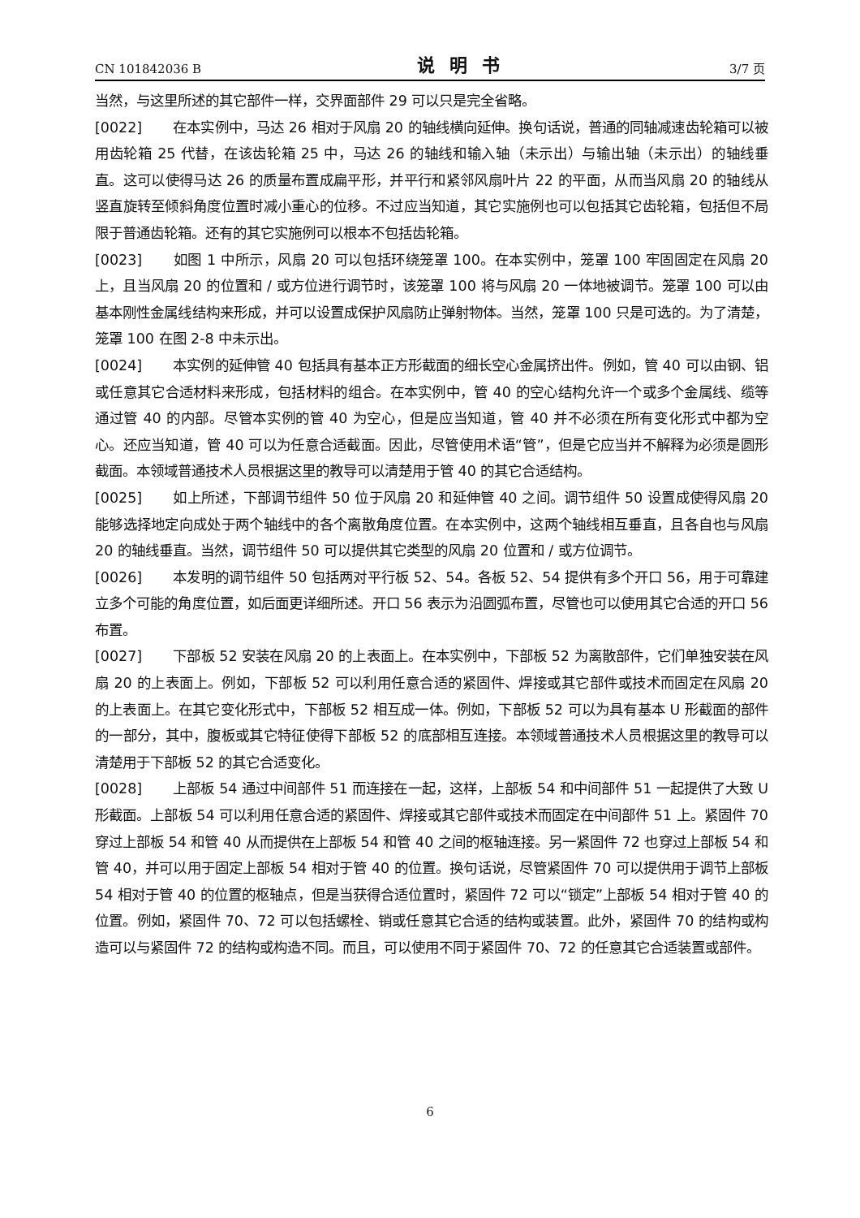CN 101842036 B 说明书 3/7 页
当然，与这里所述的其它部件一样，交界面部件 29 可以只是完全省略。
[0022] 在本实例中，马达 26 相对于风扇 20 的轴线横向延伸。换句话说，普通的同轴减速齿轮箱可以被用齿轮箱 25 代替，在该齿轮箱 25 中，马达 26 的轴线和输入轴（未示出）与输出轴（未示出）的轴线垂直。这可以使得马达 26 的质量布置成扁平形，并平行和紧邻风扇叶片 22 的平面，从而当风扇 20 的轴线从竖直旋转至倾斜角度位置时减小重心的位移。不过应当知道，其它实施例也可以包括其它齿轮箱，包括但不局限于普通齿轮箱。还有的其它实施例可以根本不包括齿轮箱。
[0023] 如图 1 中所示，风扇 20 可以包括环绕笼罩 100。在本实例中，笼罩 100 牢固固定在风扇 20 上，且当风扇 20 的位置和 / 或方位进行调节时，该笼罩 100 将与风扇 20 一体地被调节。笼罩 100 可以由基本刚性金属线结构来形成，并可以设置成保护风扇防止弹射物体。当然，笼罩 100 只是可选的。为了清楚，笼罩 100 在图 2-8 中未示出。
[0024] 本实例的延伸管 40 包括具有基本正方形截面的细长空心金属挤出件。例如，管 40 可以由钢、铝或任意其它合适材料来形成，包括材料的组合。在本实例中，管 40 的空心结构允许一个或多个金属线、缆等通过管 40 的内部。尽管本实例的管 40 为空心，但是应当知道，管 40 并不必须在所有变化形式中都为空心。还应当知道，管 40 可以为任意合适截面。因此，尽管使用术语“管”，但是它应当并不解释为必须是圆形截面。本领域普通技术人员根据这里的教导可以清楚用于管 40 的其它合适结构。
[0025] 如上所述，下部调节组件 50 位于风扇 20 和延伸管 40 之间。调节组件 50 设置成使得风扇 20 能够选择地定向成处于两个轴线中的各个离散角度位置。在本实例中，这两个轴线相互垂直，且各自也与风扇 20 的轴线垂直。当然，调节组件 50 可以提供其它类型的风扇 20 位置和 / 或方位调节。
[0026] 本发明的调节组件 50 包括两对平行板 52、54。各板 52、54 提供有多个开口 56，用于可靠建立多个可能的角度位置，如后面更详细所述。开口 56 表示为沿圆弧布置，尽管也可以使用其它合适的开口 56 布置。
[0027] 下部板 52 安装在风扇 20 的上表面上。在本实例中，下部板 52 为离散部件，它们单独安装在风扇 20 的上表面上。例如，下部板 52 可以利用任意合适的紧固件、焊接或其它部件或技术而固定在风扇 20 的上表面上。在其它变化形式中，下部板 52 相互成一体。例如，下部板 52 可以为具有基本 U 形截面的部件的一部分，其中，腹板或其它特征使得下部板 52 的底部相互连接。本领域普通技术人员根据这里的教导可以清楚用于下部板 52 的其它合适变化。
[0028] 上部板 54 通过中间部件 51 而连接在一起，这样，上部板 54 和中间部件 51 一起提供了大致 U 形截面。上部板 54 可以利用任意合适的紧固件、焊接或其它部件或技术而固定在中间部件 51 上。紧固件 70 穿过上部板 54 和管 40 从而提供在上部板 54 和管 40 之间的枢轴连接。另一紧固件 72 也穿过上部板 54 和管 40，并可以用于固定上部板 54 相对于管 40 的位置。换句话说，尽管紧固件 70 可以提供用于调节上部板 54 相对于管 40 的位置的枢轴点，但是当获得合适位置时，紧固件 72 可以“锁定”上部板 54 相对于管 40 的位置。例如，紧固件 70、72 可以包括螺栓、销或任意其它合适的结构或装置。此外，紧固件 70 的结构或构造可以与紧固件 72 的结构或构造不同。而且，可以使用不同于紧固件 70、72 的任意其它合适装置或部件。
6